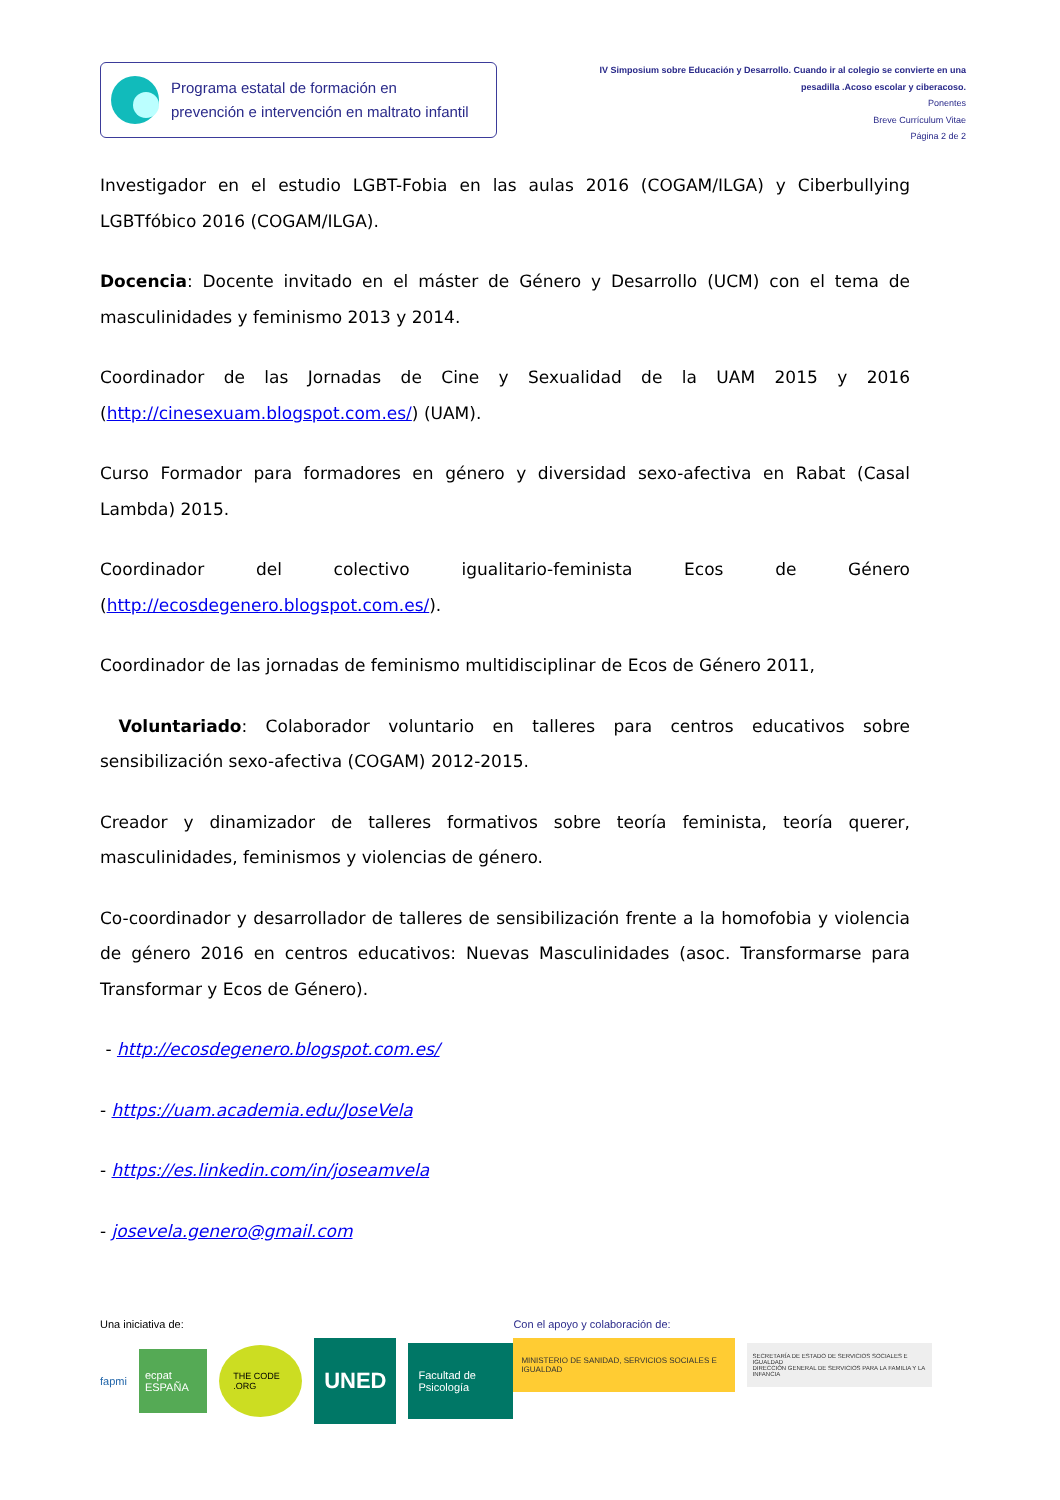Programa estatal de formación en
prevención e intervención en maltrato infantil
IV Simposium sobre Educación y Desarrollo. Cuando ir al colegio se convierte en una
pesadilla .Acoso escolar y ciberacoso.
Ponentes
Breve Currículum Vitae
Página 2 de 2
Investigador en el estudio LGBT-Fobia en las aulas 2016 (COGAM/ILGA) y Ciberbullying LGBTfóbico 2016 (COGAM/ILGA).
Docencia: Docente invitado en el máster de Género y Desarrollo (UCM) con el tema de masculinidades y feminismo 2013 y 2014.
Coordinador de las Jornadas de Cine y Sexualidad de la UAM 2015 y 2016 (http://cinesexuam.blogspot.com.es/) (UAM).
Curso Formador para formadores en género y diversidad sexo-afectiva en Rabat (Casal Lambda) 2015.
Coordinador del colectivo igualitario-feminista Ecos de Género (http://ecosdegenero.blogspot.com.es/).
Coordinador de las jornadas de feminismo multidisciplinar de Ecos de Género 2011,
Voluntariado: Colaborador voluntario en talleres para centros educativos sobre sensibilización sexo-afectiva (COGAM) 2012-2015.
Creador y dinamizador de talleres formativos sobre teoría feminista, teoría querer, masculinidades, feminismos y violencias de género.
Co-coordinador y desarrollador de talleres de sensibilización frente a la homofobia y violencia de género 2016 en centros educativos: Nuevas Masculinidades (asoc. Transformarse para Transformar y Ecos de Género).
- http://ecosdegenero.blogspot.com.es/
- https://uam.academia.edu/JoseVela
- https://es.linkedin.com/in/joseamvela
- josevela.genero@gmail.com
Una iniciativa de:
fapmi ecpat ESPAÑA THE CODE .ORG UNED Facultad de Psicología
Con el apoyo y colaboración de:
MINISTERIO DE SANIDAD, SERVICIOS SOCIALES E IGUALDAD SECRETARÍA DE ESTADO DE SERVICIOS SOCIALES E IGUALDAD
DIRECCIÓN GENERAL DE SERVICIOS PARA LA FAMILIA Y LA INFANCIA